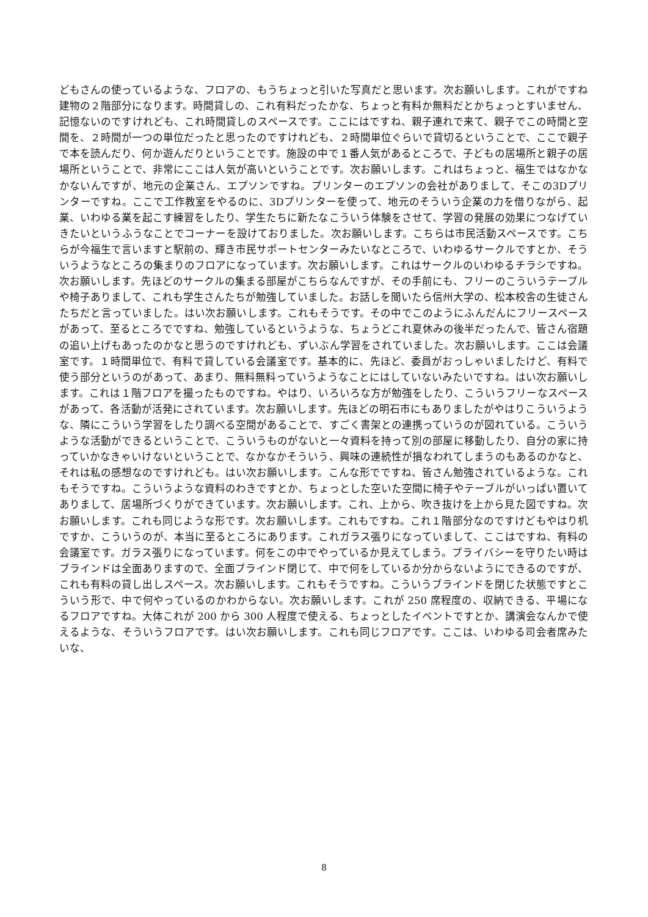どもさんの使っているような、フロアの、もうちょっと引いた写真だと思います。次お願いします。これがですね建物の２階部分になります。時間貸しの、これ有料だったかな、ちょっと有料か無料だとかちょっとすいません、記憶ないのですけれども、これ時間貸しのスペースです。ここにはですね、親子連れで来て、親子でこの時間と空間を、２時間が一つの単位だったと思ったのですけれども、２時間単位ぐらいで貸切るということで、ここで親子で本を読んだり、何か遊んだりということです。施設の中で１番人気があるところで、子どもの居場所と親子の居場所ということで、非常にここは人気が高いということです。次お願いします。これはちょっと、福生ではなかなかないんですが、地元の企業さん、エプソンですね。プリンターのエプソンの会社がありまして、そこの3Dプリンターですね。ここで工作教室をやるのに、3Dプリンターを使って、地元のそういう企業の力を借りながら、起業、いわゆる業を起こす練習をしたり、学生たちに新たなこういう体験をさせて、学習の発展の効果につなげていきたいというふうなことでコーナーを設けておりました。次お願いします。こちらは市民活動スペースです。こちらが今福生で言いますと駅前の、輝き市民サポートセンターみたいなところで、いわゆるサークルですとか、そういうようなところの集まりのフロアになっています。次お願いします。これはサークルのいわゆるチラシですね。次お願いします。先ほどのサークルの集まる部屋がこちらなんですが、その手前にも、フリーのこういうテーブルや椅子ありまして、これも学生さんたちが勉強していました。お話しを聞いたら信州大学の、松本校舎の生徒さんたちだと言っていました。はい次お願いします。これもそうです。その中でこのようにふんだんにフリースペースがあって、至るところでですね、勉強しているというような、ちょうどこれ夏休みの後半だったんで、皆さん宿題の追い上げもあったのかなと思うのですけれども、ずいぶん学習をされていました。次お願いします。ここは会議室です。１時間単位で、有料で貸している会議室です。基本的に、先ほど、委員がおっしゃいましたけど、有料で使う部分というのがあって、あまり、無料無料っていうようなことにはしていないみたいですね。はい次お願いします。これは１階フロアを撮ったものですね。やはり、いろいろな方が勉強をしたり、こういうフリーなスペースがあって、各活動が活発にされています。次お願いします。先ほどの明石市にもありましたがやはりこういうような、隣にこういう学習をしたり調べる空間があることで、すごく書架との連携っていうのが図れている。こういうような活動ができるということで、こういうものがないと一々資料を持って別の部屋に移動したり、自分の家に持っていかなきゃいけないということで、なかなかそういう、興味の連続性が損なわれてしまうのもあるのかなと、それは私の感想なのですけれども。はい次お願いします。こんな形でですね、皆さん勉強されているような。これもそうですね。こういうような資料のわきですとか、ちょっとした空いた空間に椅子やテーブルがいっぱい置いてありまして、居場所づくりができています。次お願いします。これ、上から、吹き抜けを上から見た図ですね。次お願いします。これも同じような形です。次お願いします。これもですね。これ１階部分なのですけどもやはり机ですか、こういうのが、本当に至るところにあります。これガラス張りになっていまして、ここはですね、有料の会議室です。ガラス張りになっています。何をこの中でやっているか見えてしまう。プライバシーを守りたい時はブラインドは全面ありますので、全面ブラインド閉じて、中で何をしているか分からないようにできるのですが、これも有料の貸し出しスペース。次お願いします。これもそうですね。こういうブラインドを閉じた状態ですとこういう形で、中で何やっているのかわからない。次お願いします。これが 250 席程度の、収納できる、平場になるフロアですね。大体これが 200 から 300 人程度で使える、ちょっとしたイベントですとか、講演会なんかで使えるような、そういうフロアです。はい次お願いします。これも同じフロアです。ここは、いわゆる司会者席みたいな、
8